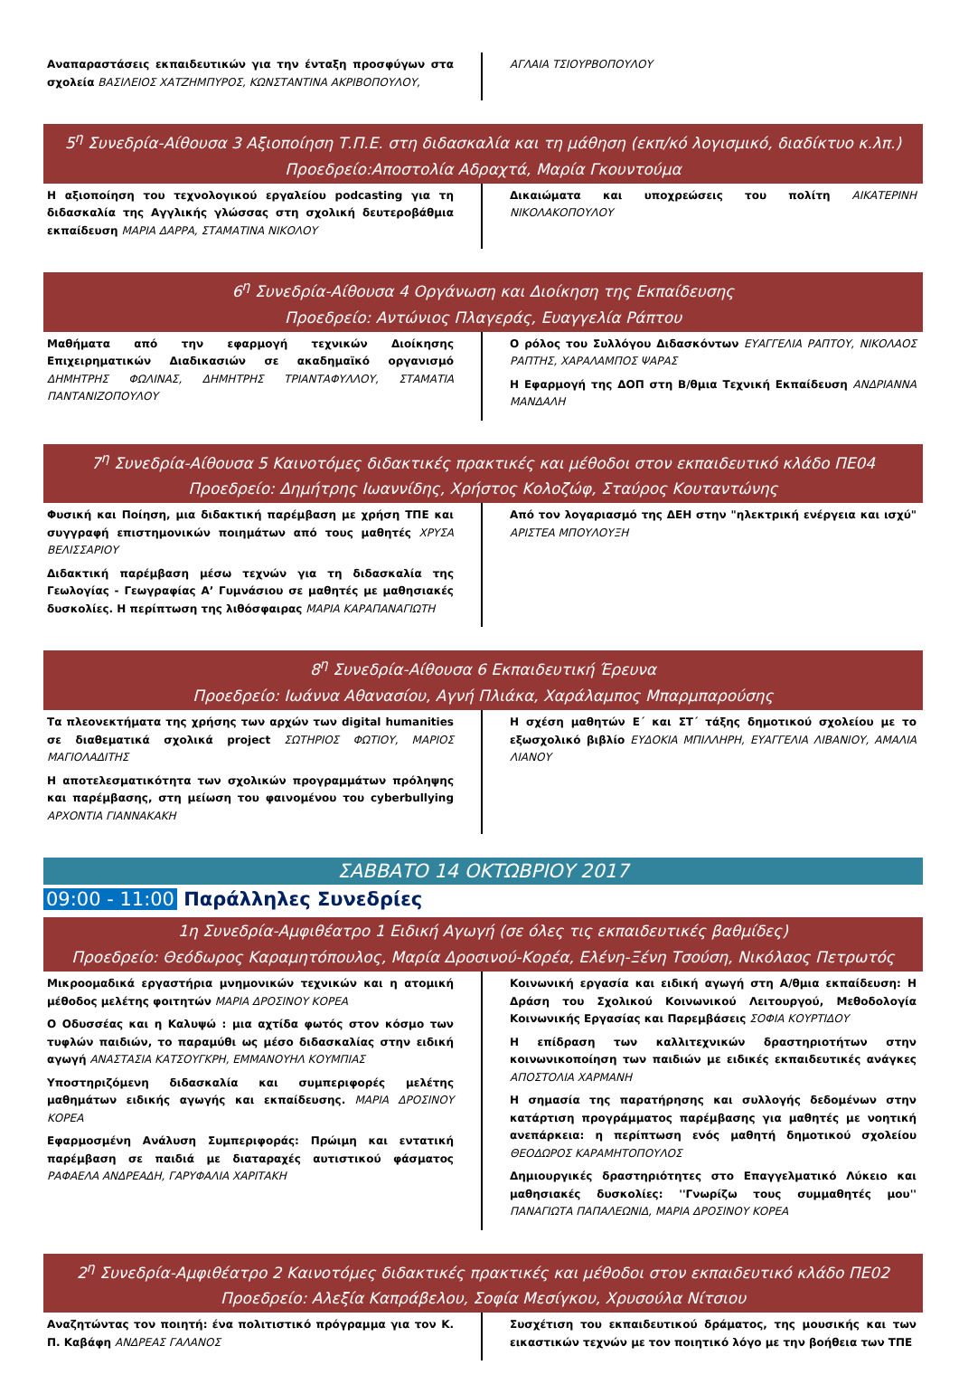Αναπαραστάσεις εκπαιδευτικών για την ένταξη προσφύγων στα σχολεία ΒΑΣΙΛΕΙΟΣ ΧΑΤΖΗΜΠΥΡΟΣ, ΚΩΝΣΤΑΝΤΙΝΑ ΑΚΡΙΒΟΠΟΥΛΟΥ,
ΑΓΛΑΙΑ ΤΣΙΟΥΡΒΟΠΟΥΛΟΥ
5<sup>η</sup> Συνεδρία-Αίθουσα 3 Αξιοποίηση Τ.Π.Ε. στη διδασκαλία και τη μάθηση (εκπ/κό λογισμικό, διαδίκτυο κ.λπ.)
Προεδρείο:Αποστολία Αδραχτά, Μαρία Γκουντούμα
Η αξιοποίηση του τεχνολογικού εργαλείου podcasting για τη διδασκαλία της Αγγλικής γλώσσας στη σχολική δευτεροβάθμια εκπαίδευση ΜΑΡΙΑ ΔΑΡΡΑ, ΣΤΑΜΑΤΙΝΑ ΝΙΚΟΛΟΥ
Δικαιώματα και υποχρεώσεις του πολίτη ΑΙΚΑΤΕΡΙΝΗ ΝΙΚΟΛΑΚΟΠΟΥΛΟΥ
6<sup>η</sup> Συνεδρία-Αίθουσα 4 Οργάνωση και Διοίκηση της Εκπαίδευσης
Προεδρείο: Αντώνιος Πλαγεράς, Ευαγγελία Ράπτου
Μαθήματα από την εφαρμογή τεχνικών Διοίκησης Επιχειρηματικών Διαδικασιών σε ακαδημαϊκό οργανισμό ΔΗΜΗΤΡΗΣ ΦΩΛΙΝΑΣ, ΔΗΜΗΤΡΗΣ ΤΡΙΑΝΤΑΦΥΛΛΟΥ, ΣΤΑΜΑΤΙΑ ΠΑΝΤΑΝΙΖΟΠΟΥΛΟΥ
Ο ρόλος του Συλλόγου Διδασκόντων ΕΥΑΓΓΕΛΙΑ ΡΑΠΤΟΥ, ΝΙΚΟΛΑΟΣ ΡΑΠΤΗΣ, ΧΑΡΑΛΑΜΠΟΣ ΨΑΡΑΣ
Η Εφαρμογή της ΔΟΠ στη Β/θμια Τεχνική Εκπαίδευση ΑΝΔΡΙΑΝΝΑ ΜΑΝΔΑΛΗ
7<sup>η</sup> Συνεδρία-Αίθουσα 5 Καινοτόμες διδακτικές πρακτικές και μέθοδοι στον εκπαιδευτικό κλάδο ΠΕ04
Προεδρείο: Δημήτρης Ιωαννίδης, Χρήστος Κολοζώφ, Σταύρος Κουταντώνης
Φυσική και Ποίηση, μια διδακτική παρέμβαση με χρήση ΤΠΕ και συγγραφή επιστημονικών ποιημάτων από τους μαθητές ΧΡΥΣΑ ΒΕΛΙΣΣΑΡΙΟΥ
Διδακτική παρέμβαση μέσω τεχνών για τη διδασκαλία της Γεωλογίας - Γεωγραφίας Α’ Γυμνάσιου σε μαθητές με μαθησιακές δυσκολίες. Η περίπτωση της λιθόσφαιρας ΜΑΡΙΑ ΚΑΡΑΠΑΝΑΓΙΩΤΗ
Από τον λογαριασμό της ΔΕΗ στην "ηλεκτρική ενέργεια και ισχύ" ΑΡΙΣΤΕΑ ΜΠΟΥΛΟΥΞΗ
8<sup>η</sup> Συνεδρία-Αίθουσα 6 Εκπαιδευτική Έρευνα
Προεδρείο: Ιωάννα Αθανασίου, Αγνή Πλιάκα, Χαράλαμπος Μπαρμπαρούσης
Τα πλεονεκτήματα της χρήσης των αρχών των digital humanities σε διαθεματικά σχολικά project ΣΩΤΗΡΙΟΣ ΦΩΤΙΟΥ, ΜΑΡΙΟΣ ΜΑΓΙΟΛΑΔΙΤΗΣ
Η αποτελεσματικότητα των σχολικών προγραμμάτων πρόληψης και παρέμβασης, στη μείωση του φαινομένου του cyberbullying ΑΡΧΟΝΤΙΑ ΓΙΑΝΝΑΚΑΚΗ
Η σχέση μαθητών Ε΄ και ΣΤ΄ τάξης δημοτικού σχολείου με το εξωσχολικό βιβλίο ΕΥΔΟΚΙΑ ΜΠΙΛΛΗΡΗ, ΕΥΑΓΓΕΛΙΑ ΛΙΒΑΝΙΟΥ, ΑΜΑΛΙΑ ΛΙΑΝΟΥ
ΣΑΒΒΑΤΟ 14 ΟΚΤΩΒΡΙΟΥ 2017
09:00 - 11:00 Παράλληλες Συνεδρίες
1η Συνεδρία-Αμφιθέατρο 1 Ειδική Αγωγή (σε όλες τις εκπαιδευτικές βαθμίδες)
Προεδρείο: Θεόδωρος Καραμητόπουλος, Μαρία Δροσινού-Κορέα, Ελένη-Ξένη Τσούση, Νικόλαος Πετρωτός
Μικροομαδικά εργαστήρια μνημονικών τεχνικών και η ατομική μέθοδος μελέτης φοιτητών ΜΑΡΙΑ ΔΡΟΣΙΝΟΥ ΚΟΡΕΑ
Ο Οδυσσέας και η Καλυψώ : μια αχτίδα φωτός στον κόσμο των τυφλών παιδιών, το παραμύθι ως μέσο διδασκαλίας στην ειδική αγωγή ΑΝΑΣΤΑΣΙΑ ΚΑΤΣΟΥΓΚΡΗ, ΕΜΜΑΝΟΥΗΛ ΚΟΥΜΠΙΑΣ
Υποστηριζόμενη διδασκαλία και συμπεριφορές μελέτης μαθημάτων ειδικής αγωγής και εκπαίδευσης. ΜΑΡΙΑ ΔΡΟΣΙΝΟΥ ΚΟΡΕΑ
Εφαρμοσμένη Ανάλυση Συμπεριφοράς: Πρώιμη και εντατική παρέμβαση σε παιδιά με διαταραχές αυτιστικού φάσματος ΡΑΦΑΕΛΑ ΑΝΔΡΕΑΔΗ, ΓΑΡΥΦΑΛΙΑ ΧΑΡΙΤΑΚΗ
Κοινωνική εργασία και ειδική αγωγή στη Α/θμια εκπαίδευση: Η Δράση του Σχολικού Κοινωνικού Λειτουργού, Μεθοδολογία Κοινωνικής Εργασίας και Παρεμβάσεις ΣΟΦΙΑ ΚΟΥΡΤΙΔΟΥ
Η επίδραση των καλλιτεχνικών δραστηριοτήτων στην κοινωνικοποίηση των παιδιών με ειδικές εκπαιδευτικές ανάγκες ΑΠΟΣΤΟΛΙΑ ΧΑΡΜΑΝΗ
Η σημασία της παρατήρησης και συλλογής δεδομένων στην κατάρτιση προγράμματος παρέμβασης για μαθητές με νοητική ανεπάρκεια: η περίπτωση ενός μαθητή δημοτικού σχολείου ΘΕΟΔΩΡΟΣ ΚΑΡΑΜΗΤΟΠΟΥΛΟΣ
Δημιουργικές δραστηριότητες στο Επαγγελματικό Λύκειο και μαθησιακές δυσκολίες: ''Γνωρίζω τους συμμαθητές μου'' ΠΑΝΑΓΙΩΤΑ ΠΑΠΑΛΕΩΝΙΔ, ΜΑΡΙΑ ΔΡΟΣΙΝΟΥ ΚΟΡΕΑ
2<sup>η</sup> Συνεδρία-Αμφιθέατρο 2 Καινοτόμες διδακτικές πρακτικές και μέθοδοι στον εκπαιδευτικό κλάδο ΠΕ02
Προεδρείο: Αλεξία Καπράβελου, Σοφία Μεσίγκου, Χρυσούλα Νίτσιου
Αναζητώντας τον ποιητή: ένα πολιτιστικό πρόγραμμα για τον Κ. Π. Καβάφη ΑΝΔΡΕΑΣ ΓΑΛΑΝΟΣ
Συσχέτιση του εκπαιδευτικού δράματος, της μουσικής και των εικαστικών τεχνών με τον ποιητικό λόγο με την βοήθεια των ΤΠΕ